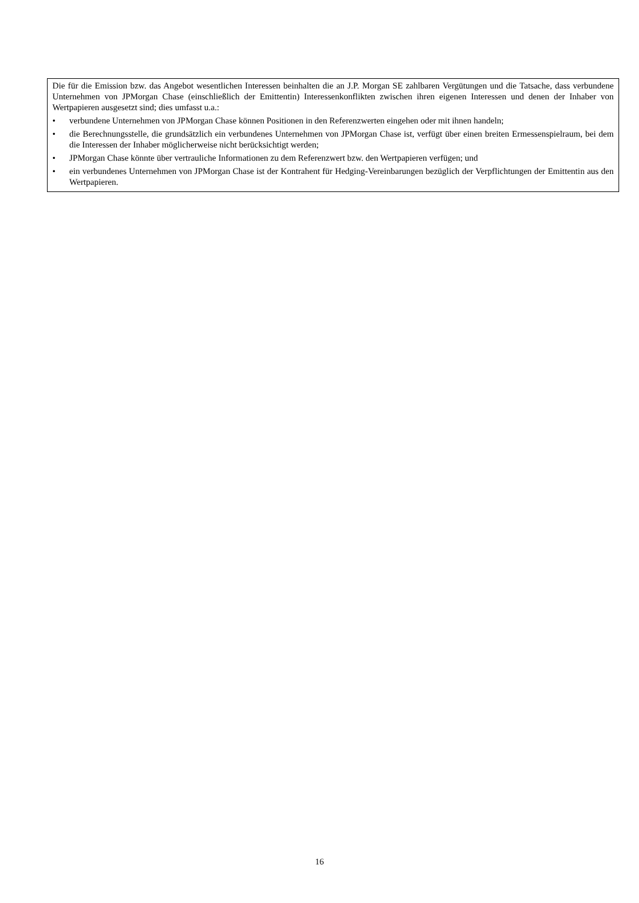Die für die Emission bzw. das Angebot wesentlichen Interessen beinhalten die an J.P. Morgan SE zahlbaren Vergütungen und die Tatsache, dass verbundene Unternehmen von JPMorgan Chase (einschließlich der Emittentin) Interessenkonflikten zwischen ihren eigenen Interessen und denen der Inhaber von Wertpapieren ausgesetzt sind; dies umfasst u.a.:
• verbundene Unternehmen von JPMorgan Chase können Positionen in den Referenzwerten eingehen oder mit ihnen handeln;
• die Berechnungsstelle, die grundsätzlich ein verbundenes Unternehmen von JPMorgan Chase ist, verfügt über einen breiten Ermessenspielraum, bei dem die Interessen der Inhaber möglicherweise nicht berücksichtigt werden;
• JPMorgan Chase könnte über vertrauliche Informationen zu dem Referenzwert bzw. den Wertpapieren verfügen; und
• ein verbundenes Unternehmen von JPMorgan Chase ist der Kontrahent für Hedging-Vereinbarungen bezüglich der Verpflichtungen der Emittentin aus den Wertpapieren.
16